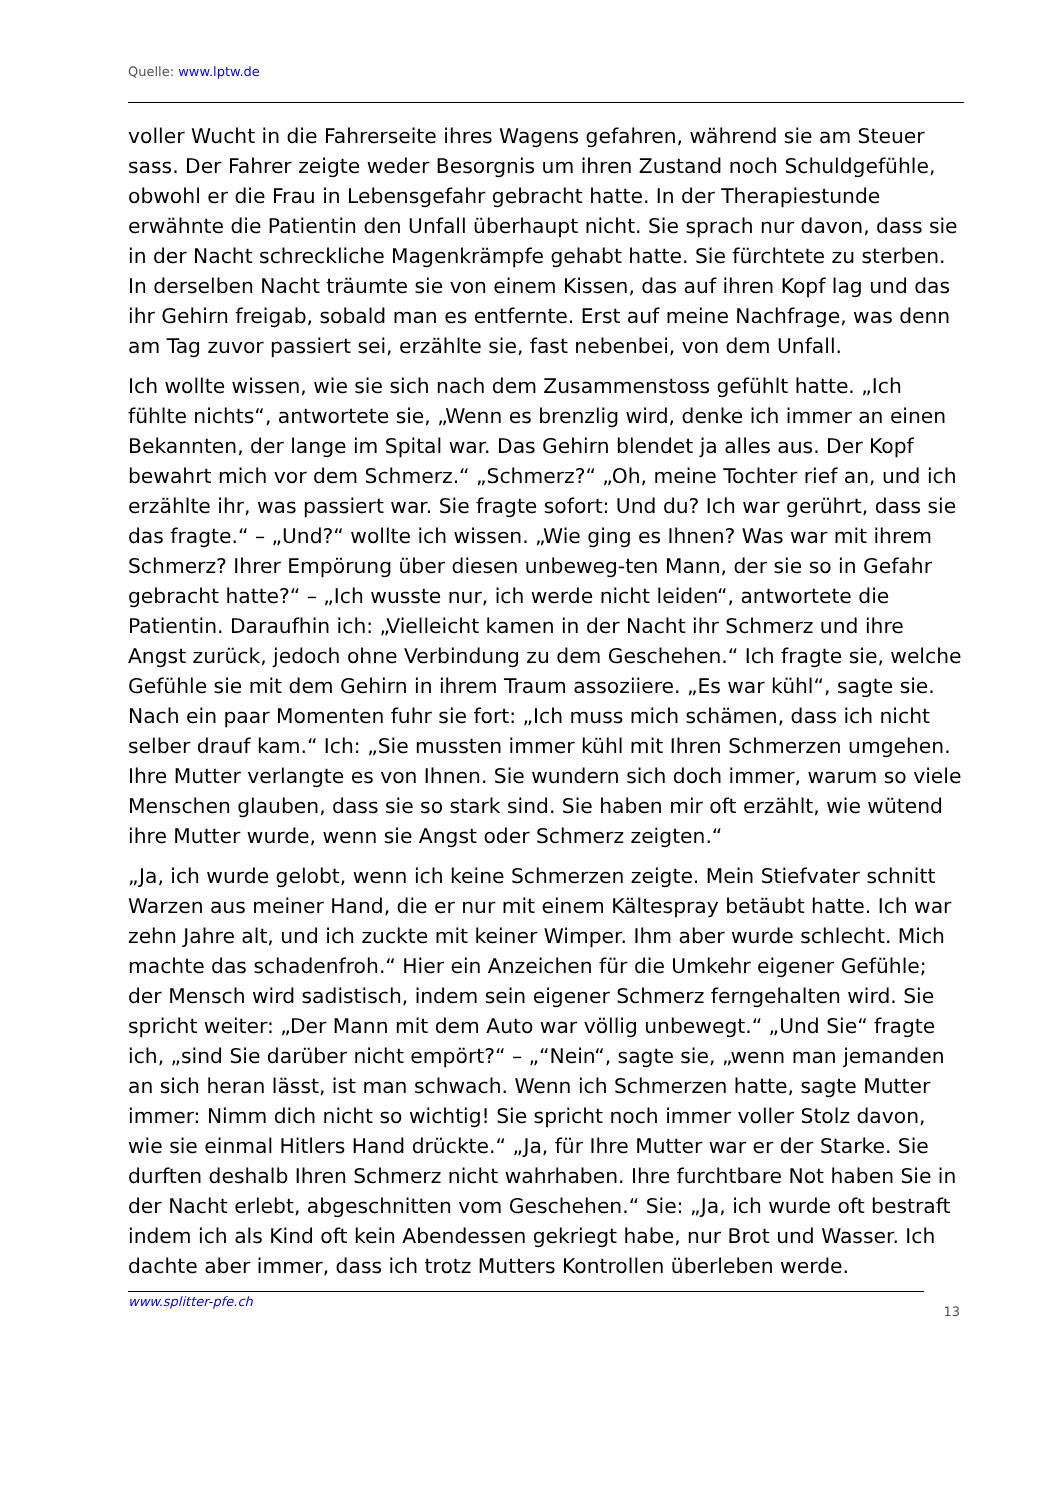Quelle: www.lptw.de
voller Wucht in die Fahrerseite ihres Wagens gefahren, während sie am Steuer sass. Der Fahrer zeigte weder Besorgnis um ihren Zustand noch Schuldgefühle, obwohl er die Frau in Lebensgefahr gebracht hatte. In der Therapiestunde erwähnte die Patientin den Unfall überhaupt nicht. Sie sprach nur davon, dass sie in der Nacht schreckliche Magenkrämpfe gehabt hatte. Sie fürchtete zu sterben. In derselben Nacht träumte sie von einem Kissen, das auf ihren Kopf lag und das ihr Gehirn freigab, sobald man es entfernte. Erst auf meine Nachfrage, was denn am Tag zuvor passiert sei, erzählte sie, fast nebenbei, von dem Unfall.
Ich wollte wissen, wie sie sich nach dem Zusammenstoss gefühlt hatte. „Ich fühlte nichts“, antwortete sie, „Wenn es brenzlig wird, denke ich immer an einen Bekannten, der lange im Spital war. Das Gehirn blendet ja alles aus. Der Kopf bewahrt mich vor dem Schmerz.“ „Schmerz?“ „Oh, meine Tochter rief an, und ich erzählte ihr, was passiert war. Sie fragte sofort: Und du? Ich war gerührt, dass sie das fragte.“ – „Und?“ wollte ich wissen. „Wie ging es Ihnen? Was war mit ihrem Schmerz? Ihrer Empörung über diesen unbeweg-ten Mann, der sie so in Gefahr gebracht hatte?“ – „Ich wusste nur, ich werde nicht leiden“, antwortete die Patientin. Daraufhin ich: „Vielleicht kamen in der Nacht ihr Schmerz und ihre Angst zurück, jedoch ohne Verbindung zu dem Geschehen.“ Ich fragte sie, welche Gefühle sie mit dem Gehirn in ihrem Traum assoziiere. „Es war kühl“, sagte sie. Nach ein paar Momenten fuhr sie fort: „Ich muss mich schämen, dass ich nicht selber drauf kam.“ Ich: „Sie mussten immer kühl mit Ihren Schmerzen umgehen. Ihre Mutter verlangte es von Ihnen. Sie wundern sich doch immer, warum so viele Menschen glauben, dass sie so stark sind. Sie haben mir oft erzählt, wie wütend ihre Mutter wurde, wenn sie Angst oder Schmerz zeigten.“
„Ja, ich wurde gelobt, wenn ich keine Schmerzen zeigte. Mein Stiefvater schnitt Warzen aus meiner Hand, die er nur mit einem Kältespray betäubt hatte. Ich war zehn Jahre alt, und ich zuckte mit keiner Wimper. Ihm aber wurde schlecht. Mich machte das schadenfroh.“ Hier ein Anzeichen für die Umkehr eigener Gefühle; der Mensch wird sadistisch, indem sein eigener Schmerz ferngehalten wird. Sie spricht weiter: „Der Mann mit dem Auto war völlig unbewegt.“ „Und Sie“ fragte ich, „sind Sie darüber nicht empört?“ – „“Nein“, sagte sie, „wenn man jemanden an sich heran lässt, ist man schwach. Wenn ich Schmerzen hatte, sagte Mutter immer: Nimm dich nicht so wichtig! Sie spricht noch immer voller Stolz davon, wie sie einmal Hitlers Hand drückte.“ „Ja, für Ihre Mutter war er der Starke. Sie durften deshalb Ihren Schmerz nicht wahrhaben. Ihre furchtbare Not haben Sie in der Nacht erlebt, abgeschnitten vom Geschehen.“ Sie: „Ja, ich wurde oft bestraft indem ich als Kind oft kein Abendessen gekriegt habe, nur Brot und Wasser. Ich dachte aber immer, dass ich trotz Mutters Kontrollen überleben werde.
www.splitter-pfe.ch 13